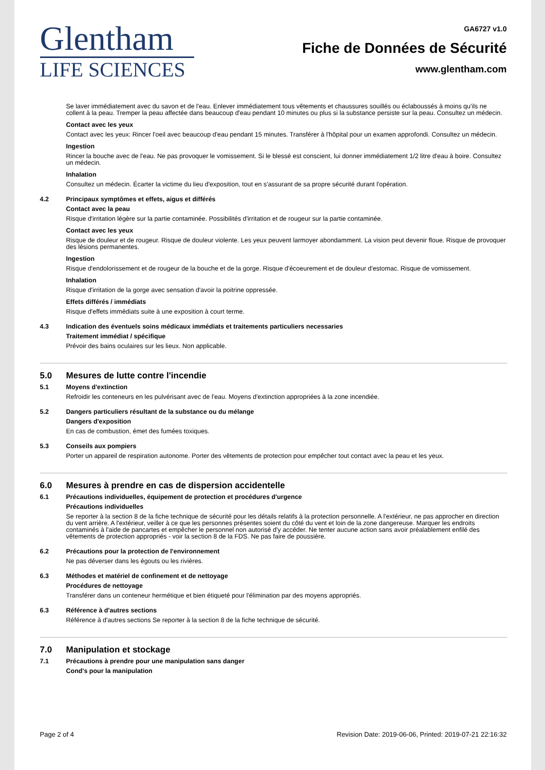Glentham
LIFE SCIENCES
GA6727 v1.0
Fiche de Données de Sécurité
www.glentham.com
Se laver immédiatement avec du savon et de l'eau. Enlever immédiatement tous vêtements et chaussures souillés ou éclaboussés à moins qu'ils ne collent à la peau. Tremper la peau affectée dans beaucoup d'eau pendant 10 minutes ou plus si la substance persiste sur la peau. Consultez un médecin.
Contact avec les yeux
Contact avec les yeux: Rincer l'oeil avec beaucoup d'eau pendant 15 minutes. Transférer à l'hôpital pour un examen approfondi. Consultez un médecin.
Ingestion
Rincer la bouche avec de l'eau. Ne pas provoquer le vomissement. Si le blessé est conscient, lui donner immédiatement 1/2 litre d'eau à boire. Consultez un médecin.
Inhalation
Consultez un médecin. Écarter la victime du lieu d'exposition, tout en s'assurant de sa propre sécurité durant l'opération.
4.2 Principaux symptômes et effets, aigus et différés
Contact avec la peau
Risque d'irritation légère sur la partie contaminée. Possibilités d'irritation et de rougeur sur la partie contaminée.
Contact avec les yeux
Risque de douleur et de rougeur. Risque de douleur violente. Les yeux peuvent larmoyer abondamment. La vision peut devenir floue. Risque de provoquer des lésions permanentes.
Ingestion
Risque d'endolorissement et de rougeur de la bouche et de la gorge. Risque d'écoeurement et de douleur d'estomac. Risque de vomissement.
Inhalation
Risque d'irritation de la gorge avec sensation d'avoir la poitrine oppressée.
Effets différés / immédiats
Risque d'effets immédiats suite à une exposition à court terme.
4.3 Indication des éventuels soins médicaux immédiats et traitements particuliers necessaries
Traitement immédiat / spécifique
Prévoir des bains oculaires sur les lieux. Non applicable.
5.0 Mesures de lutte contre l'incendie
5.1 Moyens d'extinction
Refroidir les conteneurs en les pulvérisant avec de l'eau. Moyens d'extinction appropriées à la zone incendiée.
5.2 Dangers particuliers résultant de la substance ou du mélange
Dangers d'exposition
En cas de combustion, émet des fumées toxiques.
5.3 Conseils aux pompiers
Porter un appareil de respiration autonome. Porter des vêtements de protection pour empêcher tout contact avec la peau et les yeux.
6.0 Mesures à prendre en cas de dispersion accidentelle
6.1 Précautions individuelles, équipement de protection et procédures d'urgence
Précautions individuelles
Se reporter à la section 8 de la fiche technique de sécurité pour les détails relatifs à la protection personnelle. A l'extérieur, ne pas approcher en direction du vent arrière. A l'extérieur, veiller à ce que les personnes présentes soient du côté du vent et loin de la zone dangereuse. Marquer les endroits contaminés à l'aide de pancartes et empêcher le personnel non autorisé d'y accéder. Ne tenter aucune action sans avoir préalablement enfilé des vêtements de protection appropriés - voir la section 8 de la FDS. Ne pas faire de poussière.
6.2 Précautions pour la protection de l'environnement
Ne pas déverser dans les égouts ou les rivières.
6.3 Méthodes et matériel de confinement et de nettoyage
Procédures de nettoyage
Transférer dans un conteneur hermétique et bien étiqueté pour l'élimination par des moyens appropriés.
6.3 Référence à d'autres sections
Référence à d'autres sections Se reporter à la section 8 de la fiche technique de sécurité.
7.0 Manipulation et stockage
7.1 Précautions à prendre pour une manipulation sans danger
Cond's pour la manipulation
Page 2 of 4 Revision Date: 2019-06-06, Printed: 2019-07-21 22:16:32